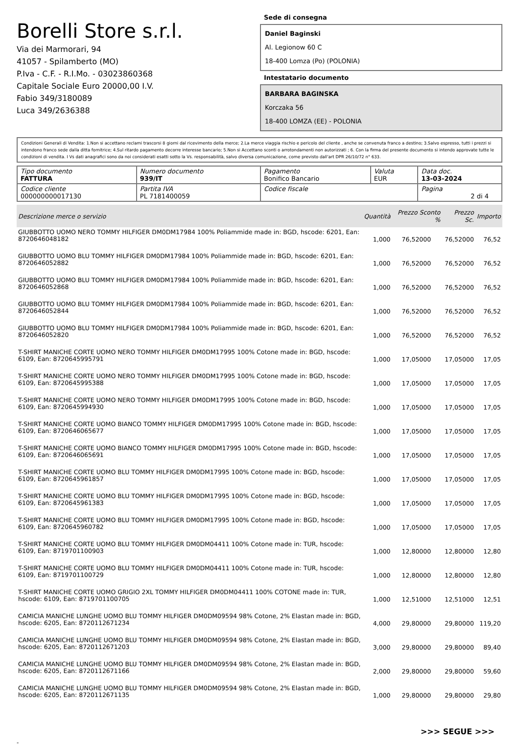Borelli Store s.r.l.
Via dei Marmorari, 94
41057 - Spilamberto (MO)
P.Iva - C.F. - R.I.Mo. - 03023860368
Capitale Sociale Euro 20000,00 I.V.
Fabio 349/3180089
Luca 349/2636388
Sede di consegna
Daniel Baginski
Al. Legionow 60 C
18-400 Lomza (Po) (POLONIA)
Intestatario documento
BARBARA BAGINSKA
Korczaka 56
18-400 LOMZA (EE) - POLONIA
Condizioni Generali di Vendita: 1.Non si accettano reclami trascorsi 8 giorni dal ricevimento della merce; 2.La merce viaggia rischio e pericolo del cliente , anche se convenuta franco a destino; 3.Salvo espresso, tutti i prezzi si intendono franco sede dalla ditta fornitrice; 4.Sul ritardo pagamento decorre interesse bancario; 5.Non si Accettano sconti o arrotondamenti non autorizzati ; 6. Con la firma del presente documento si intendo approvate tutte le condizioni di vendita. I Vs dati anagrafici sono da noi considerati esatti sotto la Vs. responsabilità, salvo diversa comunicazione, come previsto dall'art DPR 26/10/72 n° 633.
| Tipo documento FATTURA | Numero documento 939/IT | Pagamento Bonifico Bancario | Valuta EUR | Data doc. 13-03-2024 |
| Codice cliente 000000000017130 | Partita IVA PL 7181400059 | Codice fiscale | | Pagina 2 di 4 |
| Descrizione merce o servizio | Quantità | Prezzo Sconto % | Prezzo Sc. | Importo |
| --- | --- | --- | --- | --- |
| GIUBBOTTO UOMO NERO TOMMY HILFIGER DM0DM17984 100% Poliammide made in: BGD, hscode: 6201, Ean: 8720646048182 | 1,000 | 76,52000 | 76,52000 | 76,52 |
| GIUBBOTTO UOMO BLU TOMMY HILFIGER DM0DM17984 100% Poliammide made in: BGD, hscode: 6201, Ean: 8720646052882 | 1,000 | 76,52000 | 76,52000 | 76,52 |
| GIUBBOTTO UOMO BLU TOMMY HILFIGER DM0DM17984 100% Poliammide made in: BGD, hscode: 6201, Ean: 8720646052868 | 1,000 | 76,52000 | 76,52000 | 76,52 |
| GIUBBOTTO UOMO BLU TOMMY HILFIGER DM0DM17984 100% Poliammide made in: BGD, hscode: 6201, Ean: 8720646052844 | 1,000 | 76,52000 | 76,52000 | 76,52 |
| GIUBBOTTO UOMO BLU TOMMY HILFIGER DM0DM17984 100% Poliammide made in: BGD, hscode: 6201, Ean: 8720646052820 | 1,000 | 76,52000 | 76,52000 | 76,52 |
| T-SHIRT MANICHE CORTE UOMO NERO TOMMY HILFIGER DM0DM17995 100% Cotone made in: BGD, hscode: 6109, Ean: 8720645995791 | 1,000 | 17,05000 | 17,05000 | 17,05 |
| T-SHIRT MANICHE CORTE UOMO NERO TOMMY HILFIGER DM0DM17995 100% Cotone made in: BGD, hscode: 6109, Ean: 8720645995388 | 1,000 | 17,05000 | 17,05000 | 17,05 |
| T-SHIRT MANICHE CORTE UOMO NERO TOMMY HILFIGER DM0DM17995 100% Cotone made in: BGD, hscode: 6109, Ean: 8720645994930 | 1,000 | 17,05000 | 17,05000 | 17,05 |
| T-SHIRT MANICHE CORTE UOMO BIANCO TOMMY HILFIGER DM0DM17995 100% Cotone made in: BGD, hscode: 6109, Ean: 8720646065677 | 1,000 | 17,05000 | 17,05000 | 17,05 |
| T-SHIRT MANICHE CORTE UOMO BIANCO TOMMY HILFIGER DM0DM17995 100% Cotone made in: BGD, hscode: 6109, Ean: 8720646065691 | 1,000 | 17,05000 | 17,05000 | 17,05 |
| T-SHIRT MANICHE CORTE UOMO BLU TOMMY HILFIGER DM0DM17995 100% Cotone made in: BGD, hscode: 6109, Ean: 8720645961857 | 1,000 | 17,05000 | 17,05000 | 17,05 |
| T-SHIRT MANICHE CORTE UOMO BLU TOMMY HILFIGER DM0DM17995 100% Cotone made in: BGD, hscode: 6109, Ean: 8720645961383 | 1,000 | 17,05000 | 17,05000 | 17,05 |
| T-SHIRT MANICHE CORTE UOMO BLU TOMMY HILFIGER DM0DM17995 100% Cotone made in: BGD, hscode: 6109, Ean: 8720645960782 | 1,000 | 17,05000 | 17,05000 | 17,05 |
| T-SHIRT MANICHE CORTE UOMO BLU TOMMY HILFIGER DM0DM04411 100% Cotone made in: TUR, hscode: 6109, Ean: 8719701100903 | 1,000 | 12,80000 | 12,80000 | 12,80 |
| T-SHIRT MANICHE CORTE UOMO BLU TOMMY HILFIGER DM0DM04411 100% Cotone made in: TUR, hscode: 6109, Ean: 8719701100729 | 1,000 | 12,80000 | 12,80000 | 12,80 |
| T-SHIRT MANICHE CORTE UOMO GRIGIO 2XL TOMMY HILFIGER DM0DM04411 100% COTONE made in: TUR, hscode: 6109, Ean: 8719701100705 | 1,000 | 12,51000 | 12,51000 | 12,51 |
| CAMICIA MANICHE LUNGHE UOMO BLU TOMMY HILFIGER DM0DM09594 98% Cotone, 2% Elastan made in: BGD, hscode: 6205, Ean: 8720112671234 | 4,000 | 29,80000 | 29,80000 | 119,20 |
| CAMICIA MANICHE LUNGHE UOMO BLU TOMMY HILFIGER DM0DM09594 98% Cotone, 2% Elastan made in: BGD, hscode: 6205, Ean: 8720112671203 | 3,000 | 29,80000 | 29,80000 | 89,40 |
| CAMICIA MANICHE LUNGHE UOMO BLU TOMMY HILFIGER DM0DM09594 98% Cotone, 2% Elastan made in: BGD, hscode: 6205, Ean: 8720112671166 | 2,000 | 29,80000 | 29,80000 | 59,60 |
| CAMICIA MANICHE LUNGHE UOMO BLU TOMMY HILFIGER DM0DM09594 98% Cotone, 2% Elastan made in: BGD, hscode: 6205, Ean: 8720112671135 | 1,000 | 29,80000 | 29,80000 | 29,80 |
>>> SEGUE >>>
-